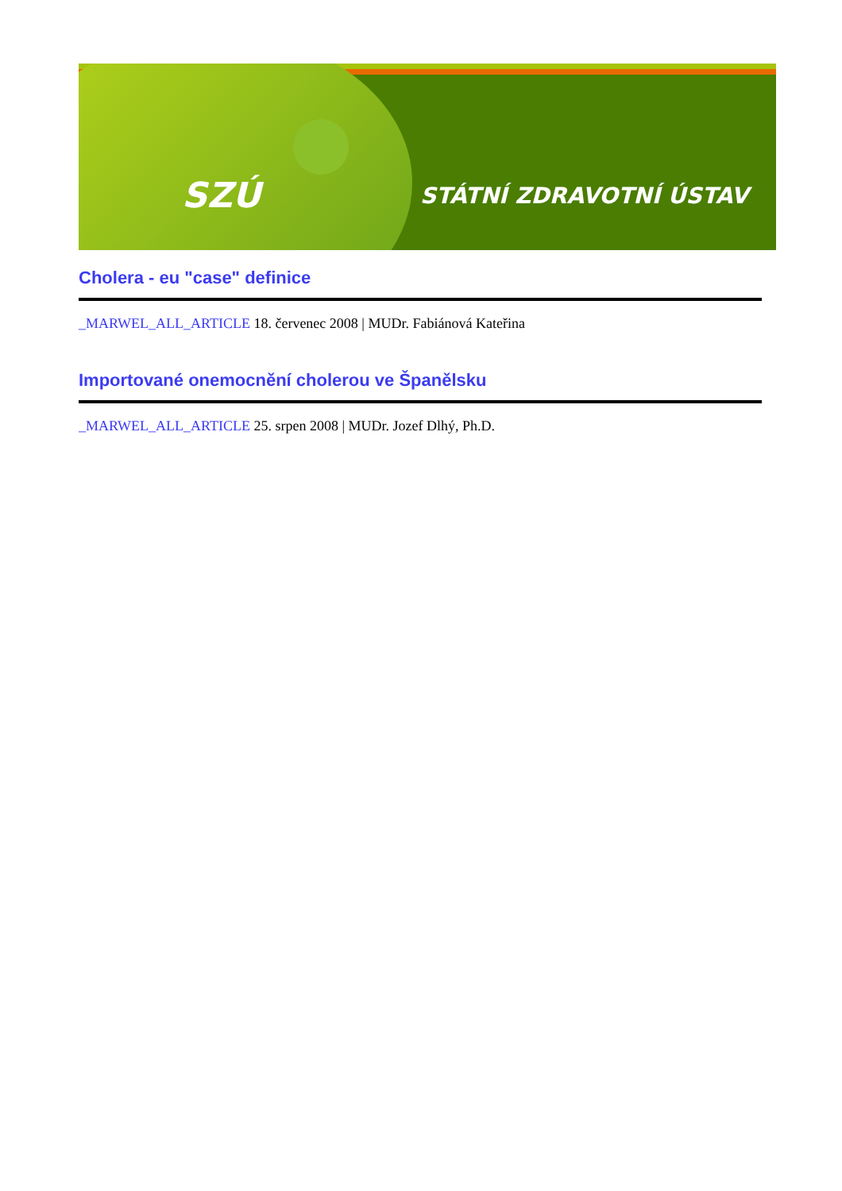SZÚ STÁTNÍ ZDRAVOTNÍ ÚSTAV
Cholera - eu "case" definice
_MARWEL_ALL_ARTICLE 18. červenec 2008 | MUDr. Fabiánová Kateřina
Importované onemocnění cholerou ve Španělsku
_MARWEL_ALL_ARTICLE 25. srpen 2008 | MUDr. Jozef Dlhý, Ph.D.